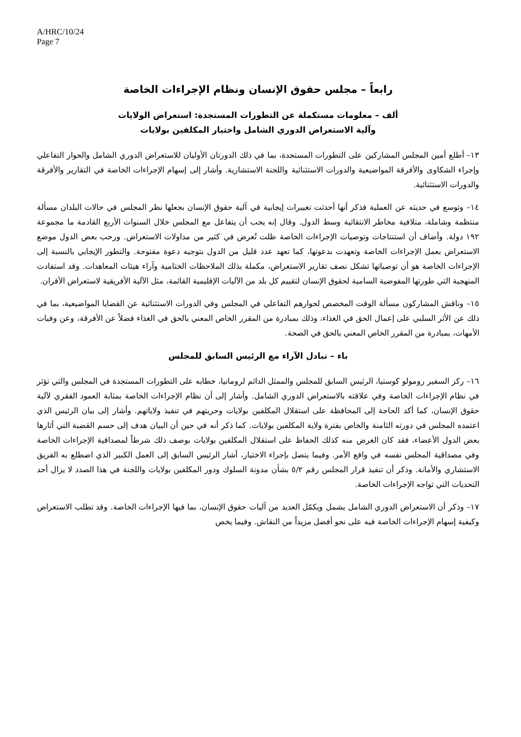A/HRC/10/24
Page 7
رابعاً – مجلس حقوق الإنسان ونظام الإجراءات الخاصة
ألف – معلومات مستكملة عن التطورات المستجدة: استعراض الولايات
وآلية الاستعراض الدوري الشامل واختيار المكلفين بولايات
١٣– أطلع أمين المجلس المشاركين على التطورات المستجدة، بما في ذلك الدورتان الأوليان للاستعراض الدوري الشامل والحوار التفاعلي وإجراء الشكاوى والأفرقة المواضيعية والدورات الاستثنائية واللجنة الاستشارية. وأشار إلى إسهام الإجراءات الخاصة في التقارير والأفرقة والدورات الاستثنائية.
١٤– وتوسع في حديثه عن العملية فذكر أنها أحدثت تغييرات إيجابية في آلية حقوق الإنسان بجعلها نظر المجلس في حالات البلدان مسألة منتظمة وشاملة، متلافية مخاطر الانتقائية وسط الدول. وقال إنه يجب أن يتفاعل مع المجلس خلال السنوات الأربع القادمة ما مجموعة ١٩٢ دولة. وأضاف أن استنتاجات وتوصيات الإجراءات الخاصة ظلت تُعرض في كثير من مداولات الاستعراض. ورحب بعض الدول موضع الاستعراض بعمل الإجراءات الخاصة وتعهدت بدعوتها، كما تعهد عدد قليل من الدول بتوجيه دعوة مفتوحة. والتطور الإيجابي بالنسبة إلى الإجراءات الخاصة هو أن توصياتها تشكل نصف تقارير الاستعراض، مكملة بذلك الملاحظات الختامية وآراء هيئات المعاهدات. وقد استفادت المنهجية التي طورتها المفوضية السامية لحقوق الإنسان لتقييم كل بلد من الآليات الإقليمية القائمة، مثل الآلية الأفريقية لاستعراض الأقران.
١٥– وناقش المشاركون مسألة الوقت المخصص لحوارهم التفاعلي في المجلس وفي الدورات الاستثنائية عن القضايا المواضيعية، بما في ذلك عن الأثر السلبي على إعمال الحق في الغذاء، وذلك بمبادرة من المقرر الخاص المعني بالحق في الغذاء فضلاً عن الأفرقة، وعن وفيات الأمهات، بمبادرة من المقرر الخاص المعني بالحق في الصحة.
باء – تبادل الآراء مع الرئيس السابق للمجلس
١٦– ركز السفير رومولو كوستيا، الرئيس السابق للمجلس والممثل الدائم لرومانيا، خطابه على التطورات المستجدة في المجلس والتي تؤثر في نظام الإجراءات الخاصة وفي علاقته بالاستعراض الدوري الشامل. وأشار إلى أن نظام الإجراءات الخاصة بمثابة العمود الفقري لآلية حقوق الإنسان، كما أكد الحاجة إلى المحافظة على استقلال المكلفين بولايات وحريتهم في تنفيذ ولاياتهم. وأشار إلى بيان الرئيس الذي اعتمده المجلس في دورته الثامنة والخاص بفترة ولاية المكلفين بولايات. كما ذكر أنه في حين أن البيان هدف إلى حسم القضية التي أثارها بعض الدول الأعضاء، فقد كان الغرض منه كذلك الحفاظ على استقلال المكلفين بولايات بوصف ذلك شرطاً لمصداقية الإجراءات الخاصة وفي مصداقية المجلس نفسه في واقع الأمر. وفيما يتصل بإجراء الاختيار، أشار الرئيس السابق إلى العمل الكبير الذي اضطلع به الفريق الاستشاري والأمانة. وذكر أن تنفيذ قرار المجلس رقم ٥/٢ بشأن مدونة السلوك ودور المكلفين بولايات واللجنة في هذا الصدد لا يزال أحد التحديات التي تواجه الإجراءات الخاصة.
١٧– وذكر أن الاستعراض الدوري الشامل يشمل ويكمّل العديد من آليات حقوق الإنسان، بما فيها الإجراءات الخاصة. وقد تطلب الاستعراض وكيفية إسهام الإجراءات الخاصة فيه على نحو أفضل مزيداً من النقاش. وفيما يخص